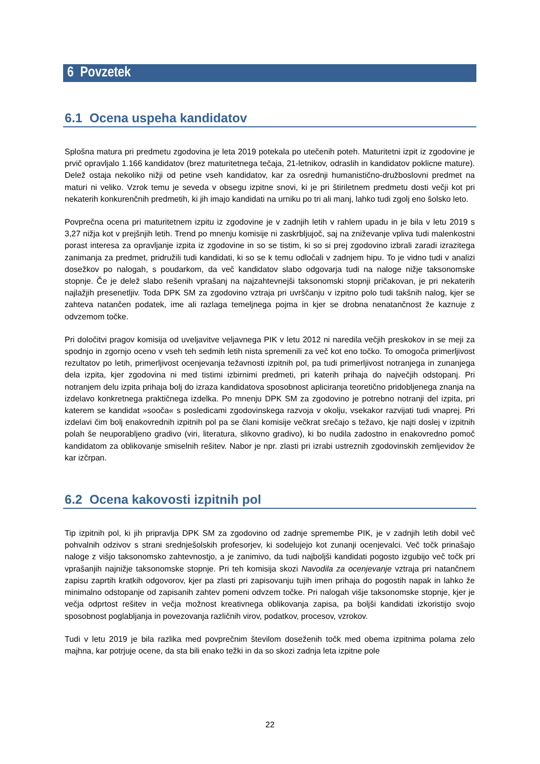6 Povzetek
6.1 Ocena uspeha kandidatov
Splošna matura pri predmetu zgodovina je leta 2019 potekala po utečenih poteh. Maturitetni izpit iz zgodovine je prvič opravljalo 1.166 kandidatov (brez maturitetnega tečaja, 21-letnikov, odraslih in kandidatov poklicne mature). Delež ostaja nekoliko nižji od petine vseh kandidatov, kar za osrednji humanistično-družboslovni predmet na maturi ni veliko. Vzrok temu je seveda v obsegu izpitne snovi, ki je pri štiriletnem predmetu dosti večji kot pri nekaterih konkurenčnih predmetih, ki jih imajo kandidati na urniku po tri ali manj, lahko tudi zgolj eno šolsko leto.
Povprečna ocena pri maturitetnem izpitu iz zgodovine je v zadnjih letih v rahlem upadu in je bila v letu 2019 s 3,27 nižja kot v prejšnjih letih. Trend po mnenju komisije ni zaskrbljujoč, saj na zniževanje vpliva tudi malenkostni porast interesa za opravljanje izpita iz zgodovine in so se tistim, ki so si prej zgodovino izbrali zaradi izrazitega zanimanja za predmet, pridružili tudi kandidati, ki so se k temu odločali v zadnjem hipu. To je vidno tudi v analizi dosežkov po nalogah, s poudarkom, da več kandidatov slabo odgovarja tudi na naloge nižje taksonomske stopnje. Če je delež slabo rešenih vprašanj na najzahtevnejši taksonomski stopnji pričakovan, je pri nekaterih najlažjih presenetljiv. Toda DPK SM za zgodovino vztraja pri uvrščanju v izpitno polo tudi takšnih nalog, kjer se zahteva natančen podatek, ime ali razlaga temeljnega pojma in kjer se drobna nenatančnost že kaznuje z odvzemom točke.
Pri določitvi pragov komisija od uveljavitve veljavnega PIK v letu 2012 ni naredila večjih preskokov in se meji za spodnjo in zgornjo oceno v vseh teh sedmih letih nista spremenili za več kot eno točko. To omogoča primerljivost rezultatov po letih, primerljivost ocenjevanja težavnosti izpitnih pol, pa tudi primerljivost notranjega in zunanjega dela izpita, kjer zgodovina ni med tistimi izbirnimi predmeti, pri katerih prihaja do največjih odstopanj. Pri notranjem delu izpita prihaja bolj do izraza kandidatova sposobnost apliciranja teoretično pridobljenega znanja na izdelavo konkretnega praktičnega izdelka. Po mnenju DPK SM za zgodovino je potrebno notranji del izpita, pri katerem se kandidat »sooča« s posledicami zgodovinskega razvoja v okolju, vsekakor razvijati tudi vnaprej. Pri izdelavi čim bolj enakovrednih izpitnih pol pa se člani komisije večkrat srečajo s težavo, kje najti doslej v izpitnih polah še neuporabljeno gradivo (viri, literatura, slikovno gradivo), ki bo nudila zadostno in enakovredno pomoč kandidatom za oblikovanje smiselnih rešitev. Nabor je npr. zlasti pri izrabi ustreznih zgodovinskih zemljevidov že kar izčrpan.
6.2 Ocena kakovosti izpitnih pol
Tip izpitnih pol, ki jih pripravlja DPK SM za zgodovino od zadnje spremembe PIK, je v zadnjih letih dobil več pohvalnih odzivov s strani srednješolskih profesorjev, ki sodelujejo kot zunanji ocenjevalci. Več točk prinašajo naloge z višjo taksonomsko zahtevnostjo, a je zanimivo, da tudi najboljši kandidati pogosto izgubijo več točk pri vprašanjih najnižje taksonomske stopnje. Pri teh komisija skozi Navodila za ocenjevanje vztraja pri natančnem zapisu zaprtih kratkih odgovorov, kjer pa zlasti pri zapisovanju tujih imen prihaja do pogostih napak in lahko že minimalno odstopanje od zapisanih zahtev pomeni odvzem točke. Pri nalogah višje taksonomske stopnje, kjer je večja odprtost rešitev in večja možnost kreativnega oblikovanja zapisa, pa boljši kandidati izkoristijo svojo sposobnost poglabljanja in povezovanja različnih virov, podatkov, procesov, vzrokov.
Tudi v letu 2019 je bila razlika med povprečnim številom doseženih točk med obema izpitnima polama zelo majhna, kar potrjuje ocene, da sta bili enako težki in da so skozi zadnja leta izpitne pole
22